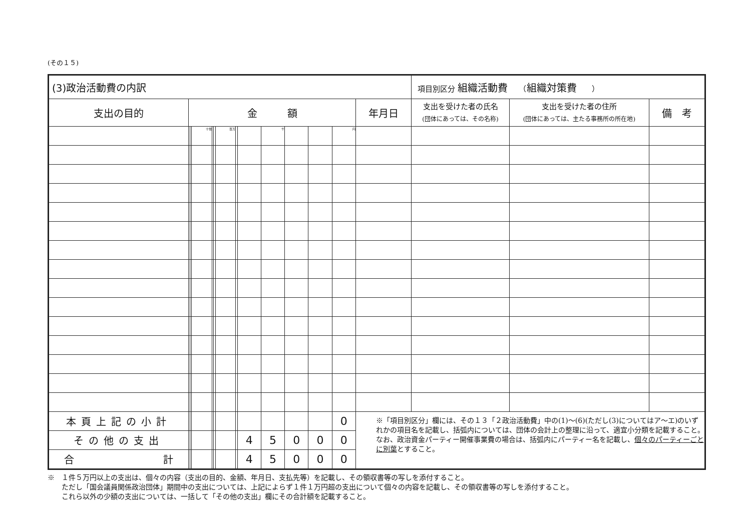(その１５)
| (3)政治活動費の内訳 | | | | | | | | | | | | | | 項目別区分 組織活動費 （ 組織対策費 ） | | |
| 支出の目的 | 金 額 | | | | | | | | | | | | 年月日 | 支出を受けた者の氏名 (団体にあっては、その名称) | 支出を受けた者の住所 (団体にあっては、主たる事務所の所在地) | 備 考 |
| | | | 十億 | | | 百万 | | | 千 | | | 円 | | | | |
| 本頁上記の小計 | | | | | | | | | | | | 0 | ※「項目別区分」欄には、その１３「２政治活動費」中の(1)～(6)(ただし(3)についてはア～エ)のいずれかの項目名を記載し、括弧内については、団体の会計上の整理に沿って、適宜小分類を記載すること。 なお、政治資金パーティー開催事業費の場合は、括弧内にパーティー名を記載し、 個々のパーティーごとに別葉 とすること。 | | | |
| その他の支出 | | | | | | | | 4 | 5 | 0 | 0 | 0 | | | | |
| 合 計 | | | | | | | | 4 | 5 | 0 | 0 | 0 | | | | |
※　１件５万円以上の支出は、個々の内容（支出の目的、金額、年月日、支払先等）を記載し、その領収書等の写しを添付すること。
　　ただし「国会議員関係政治団体」期間中の支出については、上記によらず１件１万円超の支出について個々の内容を記載し、その領収書等の写しを添付すること。
　　これら以外の少額の支出については、一括して「その他の支出」欄にその合計額を記載すること。